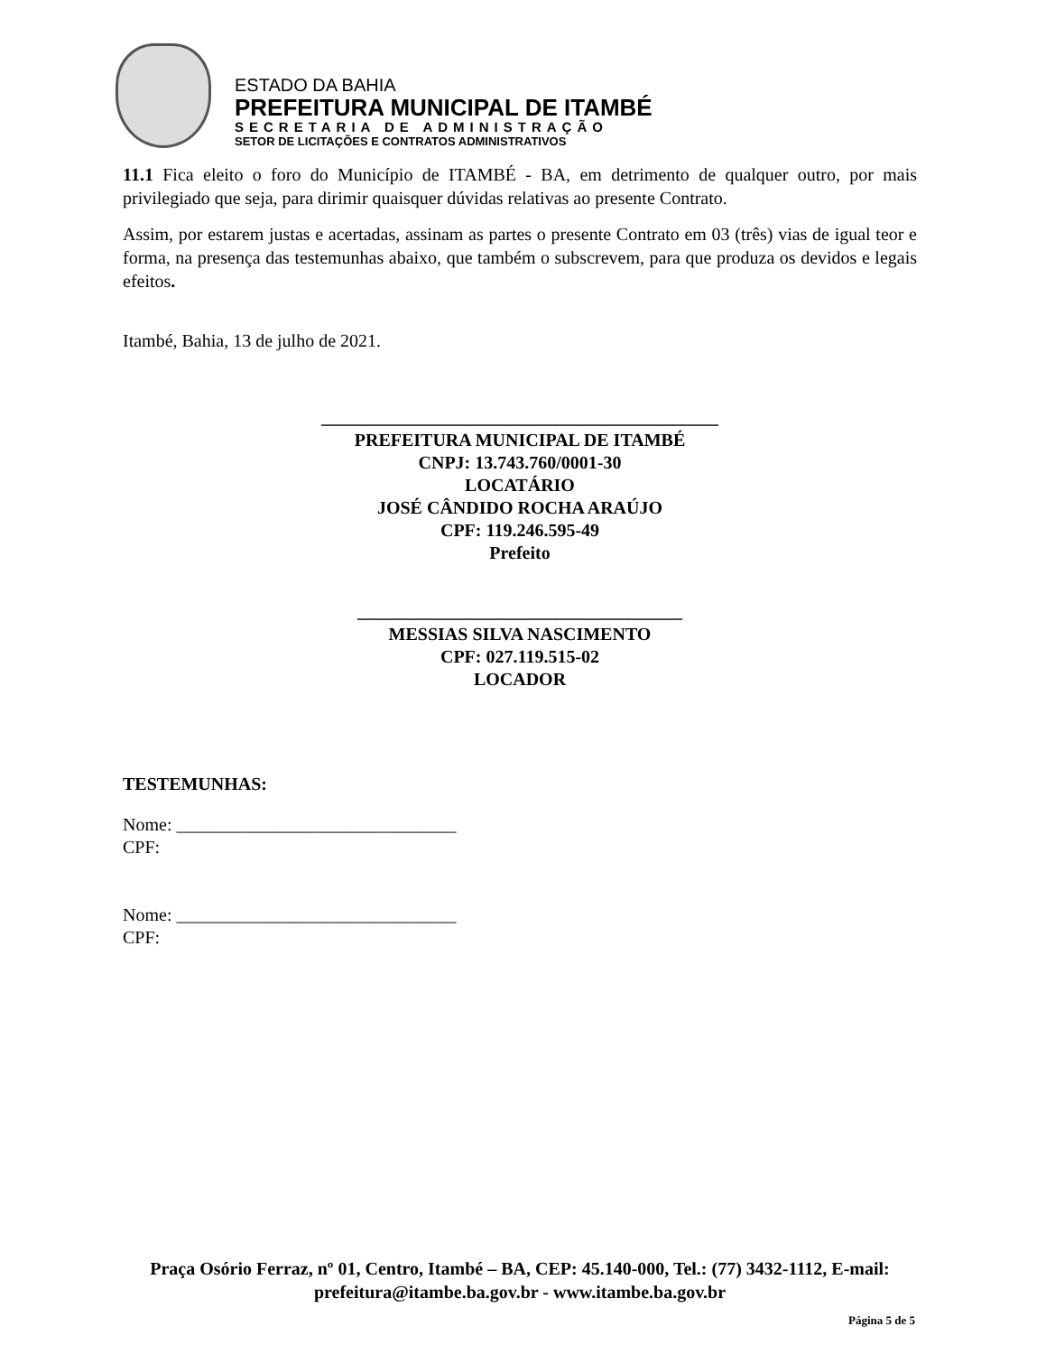ESTADO DA BAHIA
PREFEITURA MUNICIPAL DE ITAMBÉ
SECRETARIA DE ADMINISTRAÇÃO
SETOR DE LICITAÇÕES E CONTRATOS ADMINISTRATIVOS
11.1 Fica eleito o foro do Município de ITAMBÉ - BA, em detrimento de qualquer outro, por mais privilegiado que seja, para dirimir quaisquer dúvidas relativas ao presente Contrato.
Assim, por estarem justas e acertadas, assinam as partes o presente Contrato em 03 (três) vias de igual teor e forma, na presença das testemunhas abaixo, que também o subscrevem, para que produza os devidos e legais efeitos.
Itambé, Bahia, 13 de julho de 2021.
____________________________________________
PREFEITURA MUNICIPAL DE ITAMBÉ
CNPJ: 13.743.760/0001-30
LOCATÁRIO
JOSÉ CÂNDIDO ROCHA ARAÚJO
CPF: 119.246.595-49
Prefeito
____________________________________
MESSIAS SILVA NASCIMENTO
CPF: 027.119.515-02
LOCADOR
TESTEMUNHAS:
Nome: _______________________________
CPF:
Nome: _______________________________
CPF:
Praça Osório Ferraz, nº 01, Centro, Itambé – BA, CEP: 45.140-000, Tel.: (77) 3432-1112, E-mail: prefeitura@itambe.ba.gov.br - www.itambe.ba.gov.br
Página 5 de 5